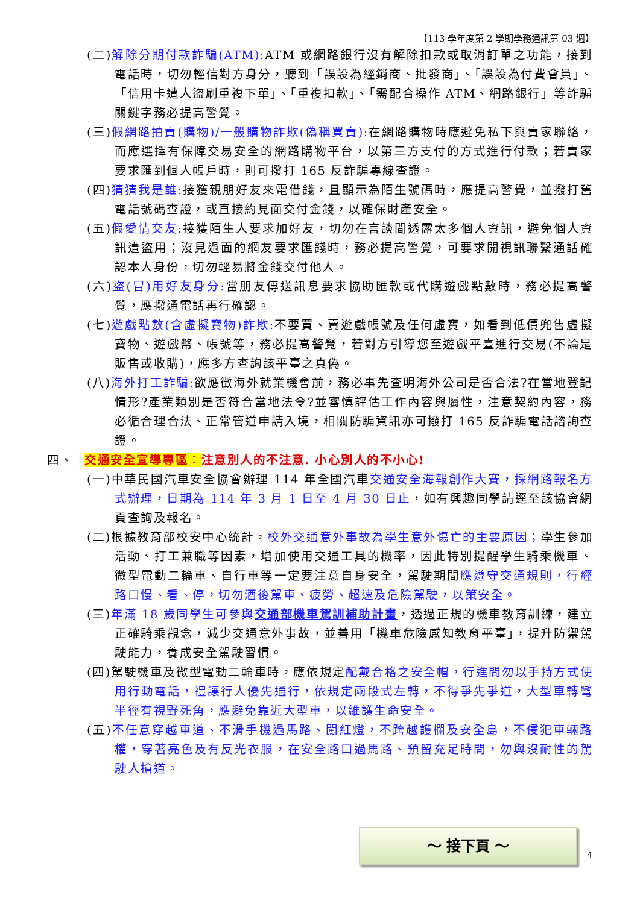【113 學年度第 2 學期學務通訊第 03 週】
(二)解除分期付款詐騙(ATM): ATM 或網路銀行沒有解除扣款或取消訂單之功能，接到電話時，切勿輕信對方身分，聽到「誤設為經銷商、批發商」、「誤設為付費會員」、「信用卡遭人盜刷重複下單」、「重複扣款」、「需配合操作 ATM、網路銀行」等詐騙關鍵字務必提高警覺。
(三)假網路拍賣(購物)/一般購物詐欺(偽稱買賣): 在網路購物時應避免私下與賣家聯絡，而應選擇有保障交易安全的網路購物平台，以第三方支付的方式進行付款；若賣家要求匯到個人帳戶時，則可撥打 165 反詐騙專線查證。
(四)猜猜我是誰: 接獲親朋好友來電借錢，且顯示為陌生號碼時，應提高警覺，並撥打舊電話號碼查證，或直接約見面交付金錢，以確保財產安全。
(五)假愛情交友: 接獲陌生人要求加好友，切勿在言談間透露太多個人資訊，避免個人資訊遭盜用；沒見過面的網友要求匯錢時，務必提高警覺，可要求開視訊聯繫通話確認本人身份，切勿輕易將金錢交付他人。
(六)盜(冒)用好友身分: 當朋友傳送訊息要求協助匯款或代購遊戲點數時，務必提高警覺，應撥通電話再行確認。
(七)遊戲點數(含虛擬寶物)詐欺: 不要買、賣遊戲帳號及任何虛寶，如看到低價兜售虛擬寶物、遊戲幣、帳號等，務必提高警覺，若對方引導您至遊戲平臺進行交易(不論是販售或收購)，應多方查詢該平臺之真偽。
(八)海外打工詐騙: 欲應徵海外就業機會前，務必事先查明海外公司是否合法?在當地登記情形?產業類別是否符合當地法令?並審慎評估工作內容與屬性，注意契約內容，務必循合理合法、正常管道申請入境，相關防騙資訊亦可撥打 165 反詐騙電話諮詢查證。
四、 交通安全宣導專區：注意別人的不注意. 小心別人的不小心!
(一)中華民國汽車安全協會辦理 114 年全國汽車交通安全海報創作大賽，採網路報名方式辦理，日期為 114 年 3 月 1 日至 4 月 30 日止，如有興趣同學請逕至該協會網頁查詢及報名。
(二)根據教育部校安中心統計，校外交通意外事故為學生意外傷亡的主要原因；學生參加活動、打工兼職等因素，增加使用交通工具的機率，因此特別提醒學生騎乘機車、微型電動二輪車、自行車等一定要注意自身安全，駕駛期間應遵守交通規則，行經路口慢、看、停，切勿酒後駕車、疲勞、超速及危險駕駛，以策安全。
(三)年滿 18 歲同學生可參與交通部機車駕訓補助計畫，透過正規的機車教育訓練，建立正確騎乘觀念，減少交通意外事故，並善用「機車危險感知教育平臺」，提升防禦駕駛能力，養成安全駕駛習慣。
(四)駕駛機車及微型電動二輪車時，應依規定配戴合格之安全帽，行進間勿以手持方式使用行動電話，禮讓行人優先通行，依規定兩段式左轉，不得爭先爭道，大型車轉彎半徑有視野死角，應避免靠近大型車，以維護生命安全。
(五)不任意穿越車道、不滑手機過馬路、闖紅燈，不跨越護欄及安全島，不侵犯車輛路權，穿著亮色及有反光衣服，在安全路口過馬路、預留充足時間，勿與沒耐性的駕駛人搶道。
～ 接下頁 ～
4